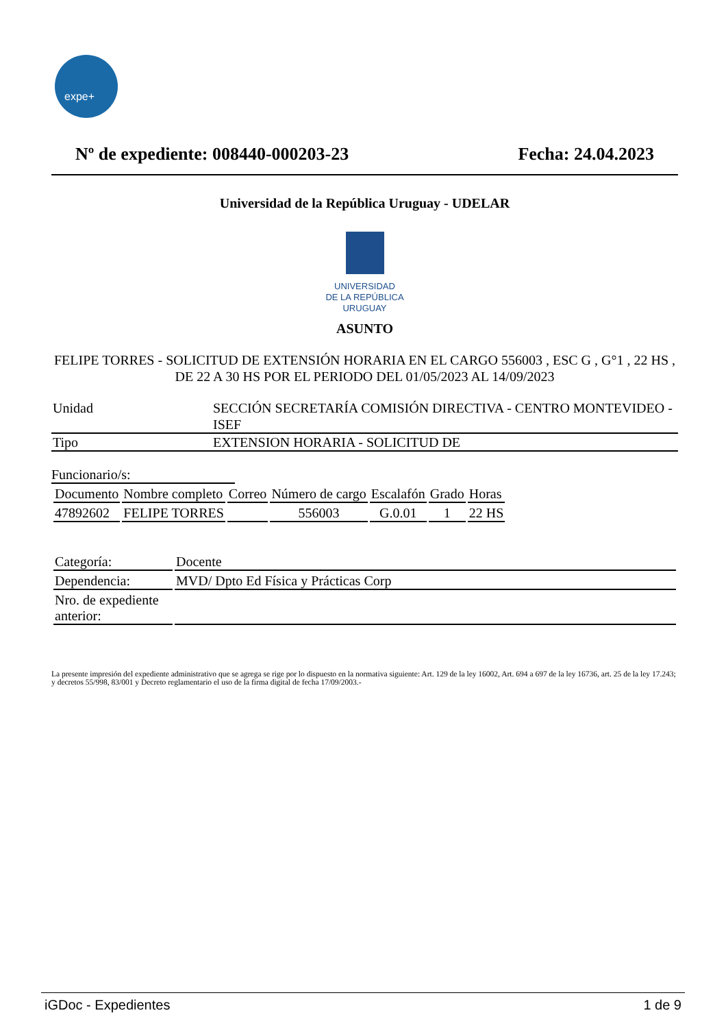expe+
Nº de expediente: 008440-000203-23
Fecha: 24.04.2023
Universidad de la República Uruguay - UDELAR
UNIVERSIDAD
DE LA REPÚBLICA
URUGUAY
ASUNTO
FELIPE TORRES - SOLICITUD DE EXTENSIÓN HORARIA EN EL CARGO 556003 , ESC G , G°1 , 22 HS , DE 22 A 30 HS POR EL PERIODO DEL 01/05/2023 AL 14/09/2023
| Unidad | SECCIÓN SECRETARÍA COMISIÓN DIRECTIVA - CENTRO MONTEVIDEO - ISEF |
| Tipo | EXTENSION HORARIA - SOLICITUD DE |
Funcionario/s:
| Documento | Nombre completo | Correo | Número de cargo | Escalafón | Grado | Horas |
| --- | --- | --- | --- | --- | --- | --- |
| 47892602 | FELIPE TORRES | | 556003 | G.0.01 | 1 | 22 HS |
| Categoría: | Docente |
| Dependencia: | MVD/ Dpto Ed Física y Prácticas Corp |
| Nro. de expediente anterior: | |
La presente impresión del expediente administrativo que se agrega se rige por lo dispuesto en la normativa siguiente: Art. 129 de la ley 16002, Art. 694 a 697 de la ley 16736, art. 25 de la ley 17.243; y decretos 55/998, 83/001 y Decreto reglamentario el uso de la firma digital de fecha 17/09/2003.-
iGDoc - Expedientes 1 de 9